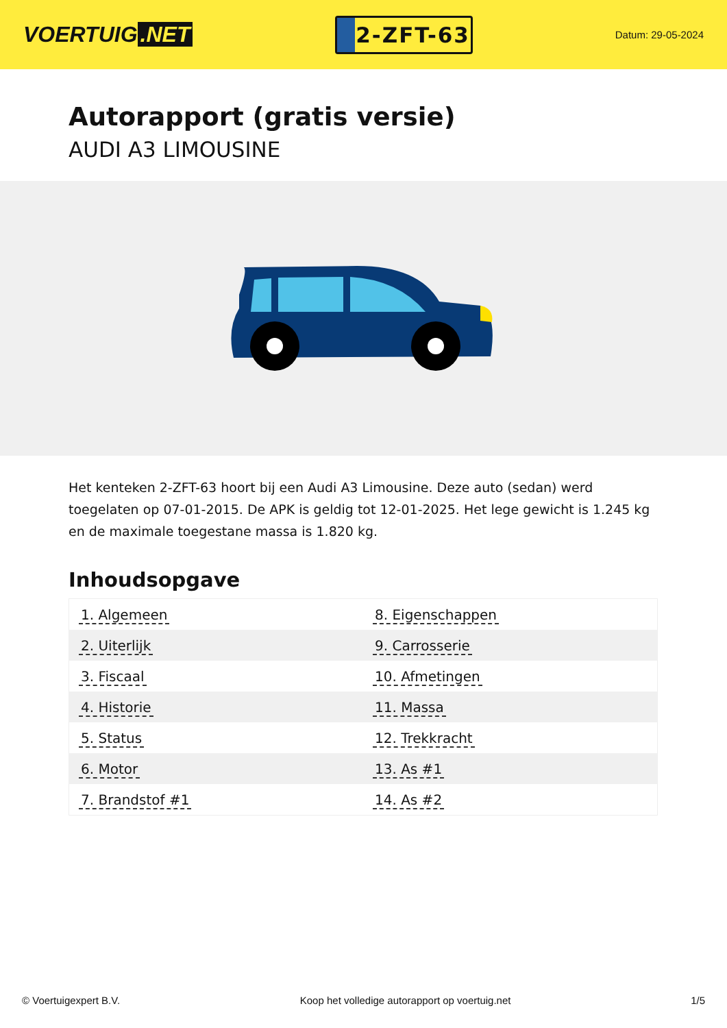VOERTUIG.NET
2-ZFT-63
Datum: 29-05-2024
Autorapport (gratis versie)
AUDI A3 LIMOUSINE
Het kenteken 2-ZFT-63 hoort bij een Audi A3 Limousine. Deze auto (sedan) werd toegelaten op 07-01-2015. De APK is geldig tot 12-01-2025. Het lege gewicht is 1.245 kg en de maximale toegestane massa is 1.820 kg.
Inhoudsopgave
| 1. Algemeen | 8. Eigenschappen |
| 2. Uiterlijk | 9. Carrosserie |
| 3. Fiscaal | 10. Afmetingen |
| 4. Historie | 11. Massa |
| 5. Status | 12. Trekkracht |
| 6. Motor | 13. As #1 |
| 7. Brandstof #1 | 14. As #2 |
© Voertuigexpert B.V. Koop het volledige autorapport op voertuig.net 1/5